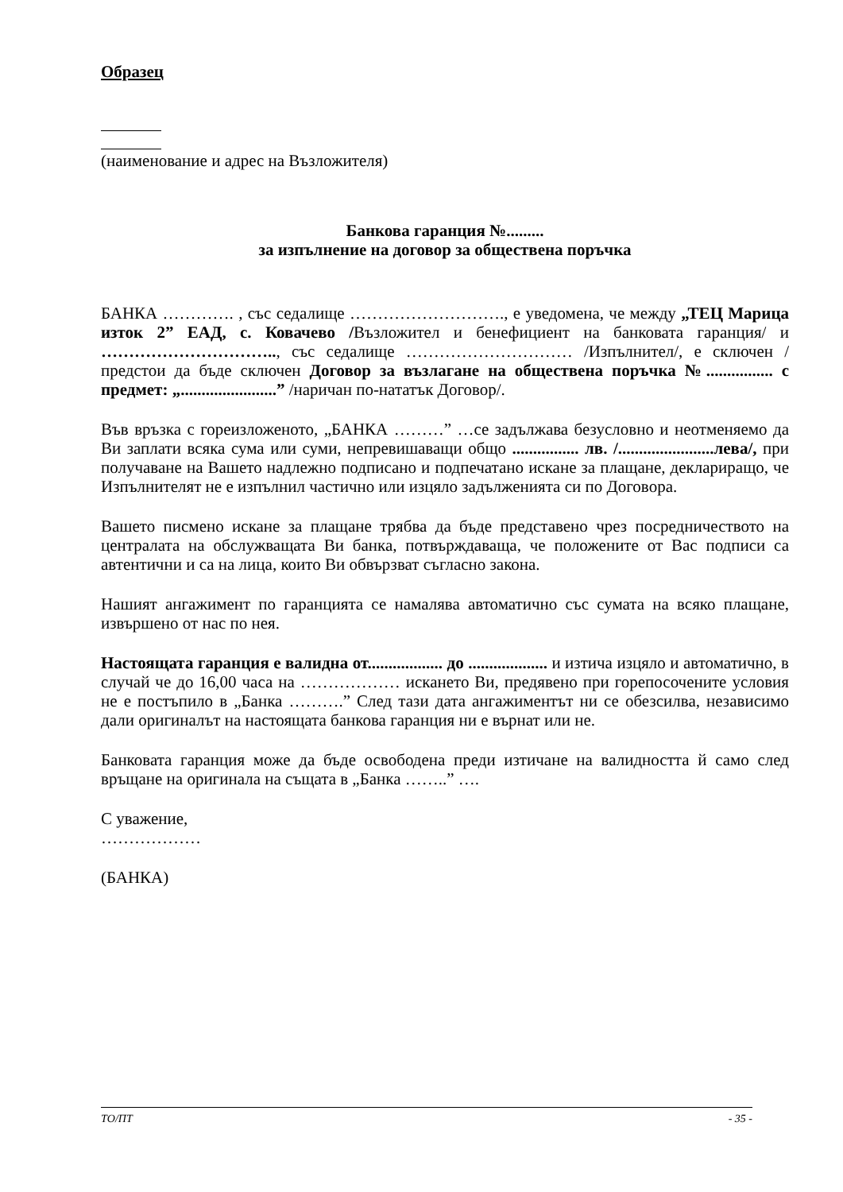Образец
(наименование и адрес на Възложителя)
Банкова гаранция №.........
за изпълнение на договор за обществена поръчка
БАНКА …………. , със седалище ………………………., е уведомена, че между „ТЕЦ Марица изток 2” ЕАД, с. Ковачево /Възложител и бенефициент на банковата гаранция/ и ………………………….., със седалище ………………………… /Изпълнител/, е сключен / предстои да бъде сключен Договор за възлагане на обществена поръчка №................ с предмет: „.......................” /наричан по-нататък Договор/.
Във връзка с гореизложеното, „БАНКА ………” …се задължава безусловно и неотменяемо да Ви заплати всяка сума или суми, непревишаващи общо ................ лв. /.......................лева/, при получаване на Вашето надлежно подписано и подпечатано искане за плащане, деклариращо, че Изпълнителят не е изпълнил частично или изцяло задълженията си по Договора.
Вашето писмено искане за плащане трябва да бъде представено чрез посредничеството на централата на обслужващата Ви банка, потвърждаваща, че положените от Вас подписи са автентични и са на лица, които Ви обвързват съгласно закона.
Нашият ангажимент по гаранцията се намалява автоматично със сумата на всяко плащане, извършено от нас по нея.
Настоящата гаранция е валидна от.................. до ................... и изтича изцяло и автоматично, в случай че до 16,00 часа на ……………… искането Ви, предявено при горепосочените условия не е постъпило в „Банка ……….” След тази дата ангажиментът ни се обезсилва, независимо дали оригиналът на настоящата банкова гаранция ни е върнат или не.
Банковата гаранция може да бъде освободена преди изтичане на валидността й само след връщане на оригинала на същата в „Банка ……..” ….
С уважение,
………………
(БАНКА)
ТО/ПТ - 35 -